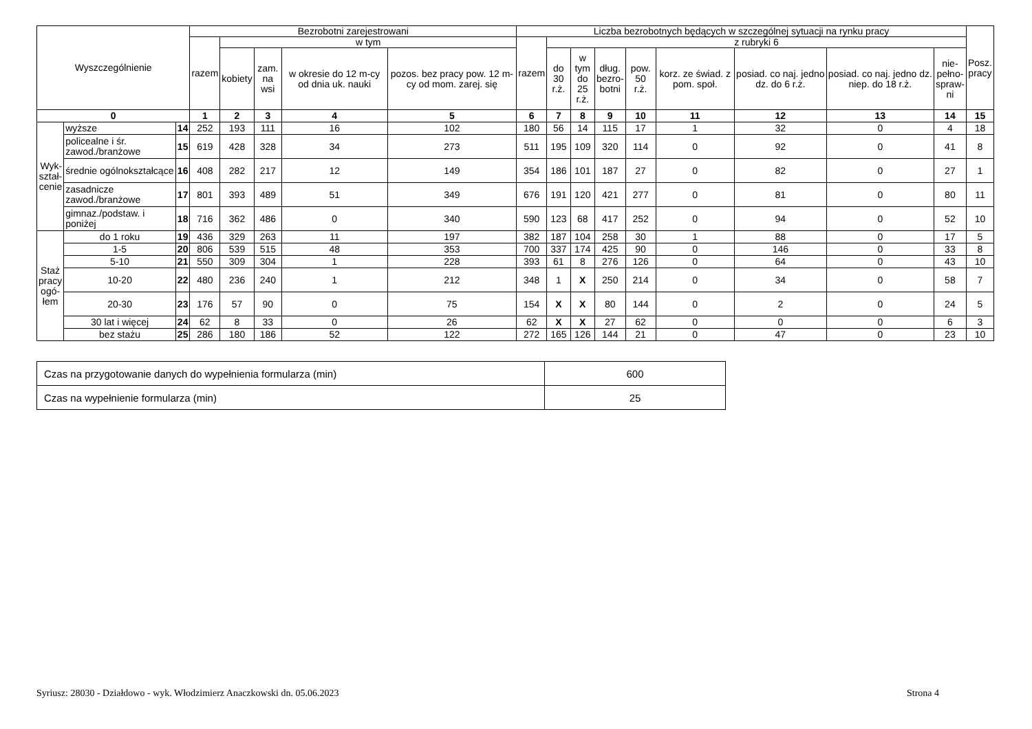| Wyszczególnienie | | | Bezrobotni zarejestrowani | | | | | Liczba bezrobotnych będących w szczególnej sytuacji na rynku pracy | | | | | | | | | Posz. pracy |
| --- | --- | --- | --- | --- | --- | --- | --- | --- | --- | --- | --- | --- | --- | --- | --- | --- | --- |
| | | | razem | w tym | | | | razem | z rubryki 6 | | | | | | | | |
| | | | | kobiety | zam. na wsi | w okresie do 12 m-cy od dnia uk. nauki | pozos. bez pracy pow. 12 m-cy od mom. zarej. się | | do 30 r.ż. | w tym do 25 r.ż. | dług. bezro- botni | pow. 50 r.ż. | korz. ze świad. z pom. społ. | posiad. co naj. jedno dz. do 6 r.ż. | posiad. co naj. jedno dz. niep. do 18 r.ż. | nie- pełno- spraw- ni | |
| 0 | | | 1 | 2 | 3 | 4 | 5 | 6 | 7 | 8 | 9 | 10 | 11 | 12 | 13 | 14 | 15 |
| Wyk- ształ- cenie | wyższe | 14 | 252 | 193 | 111 | 16 | 102 | 180 | 56 | 14 | 115 | 17 | 1 | 32 | 0 | 4 | 18 |
| | policealne i śr. zawod./branżowe | 15 | 619 | 428 | 328 | 34 | 273 | 511 | 195 | 109 | 320 | 114 | 0 | 92 | 0 | 41 | 8 |
| | średnie ogólnokształcące | 16 | 408 | 282 | 217 | 12 | 149 | 354 | 186 | 101 | 187 | 27 | 0 | 82 | 0 | 27 | 1 |
| | zasadnicze zawod./branżowe | 17 | 801 | 393 | 489 | 51 | 349 | 676 | 191 | 120 | 421 | 277 | 0 | 81 | 0 | 80 | 11 |
| | gimnaz./podstaw. i poniżej | 18 | 716 | 362 | 486 | 0 | 340 | 590 | 123 | 68 | 417 | 252 | 0 | 94 | 0 | 52 | 10 |
| Staż pracy ogó- łem | do 1 roku | 19 | 436 | 329 | 263 | 11 | 197 | 382 | 187 | 104 | 258 | 30 | 1 | 88 | 0 | 17 | 5 |
| | 1-5 | 20 | 806 | 539 | 515 | 48 | 353 | 700 | 337 | 174 | 425 | 90 | 0 | 146 | 0 | 33 | 8 |
| | 5-10 | 21 | 550 | 309 | 304 | 1 | 228 | 393 | 61 | 8 | 276 | 126 | 0 | 64 | 0 | 43 | 10 |
| | 10-20 | 22 | 480 | 236 | 240 | 1 | 212 | 348 | 1 | X | 250 | 214 | 0 | 34 | 0 | 58 | 7 |
| | 20-30 | 23 | 176 | 57 | 90 | 0 | 75 | 154 | X | X | 80 | 144 | 0 | 2 | 0 | 24 | 5 |
| | 30 lat i więcej | 24 | 62 | 8 | 33 | 0 | 26 | 62 | X | X | 27 | 62 | 0 | 0 | 0 | 6 | 3 |
| | bez stażu | 25 | 286 | 180 | 186 | 52 | 122 | 272 | 165 | 126 | 144 | 21 | 0 | 47 | 0 | 23 | 10 |
| Czas na przygotowanie danych do wypełnienia formularza (min) | 600 |
| Czas na wypełnienie formularza (min) | 25 |
Syriusz: 28030 - Działdowo - wyk. Włodzimierz Anaczkowski dn. 05.06.2023
Strona 4